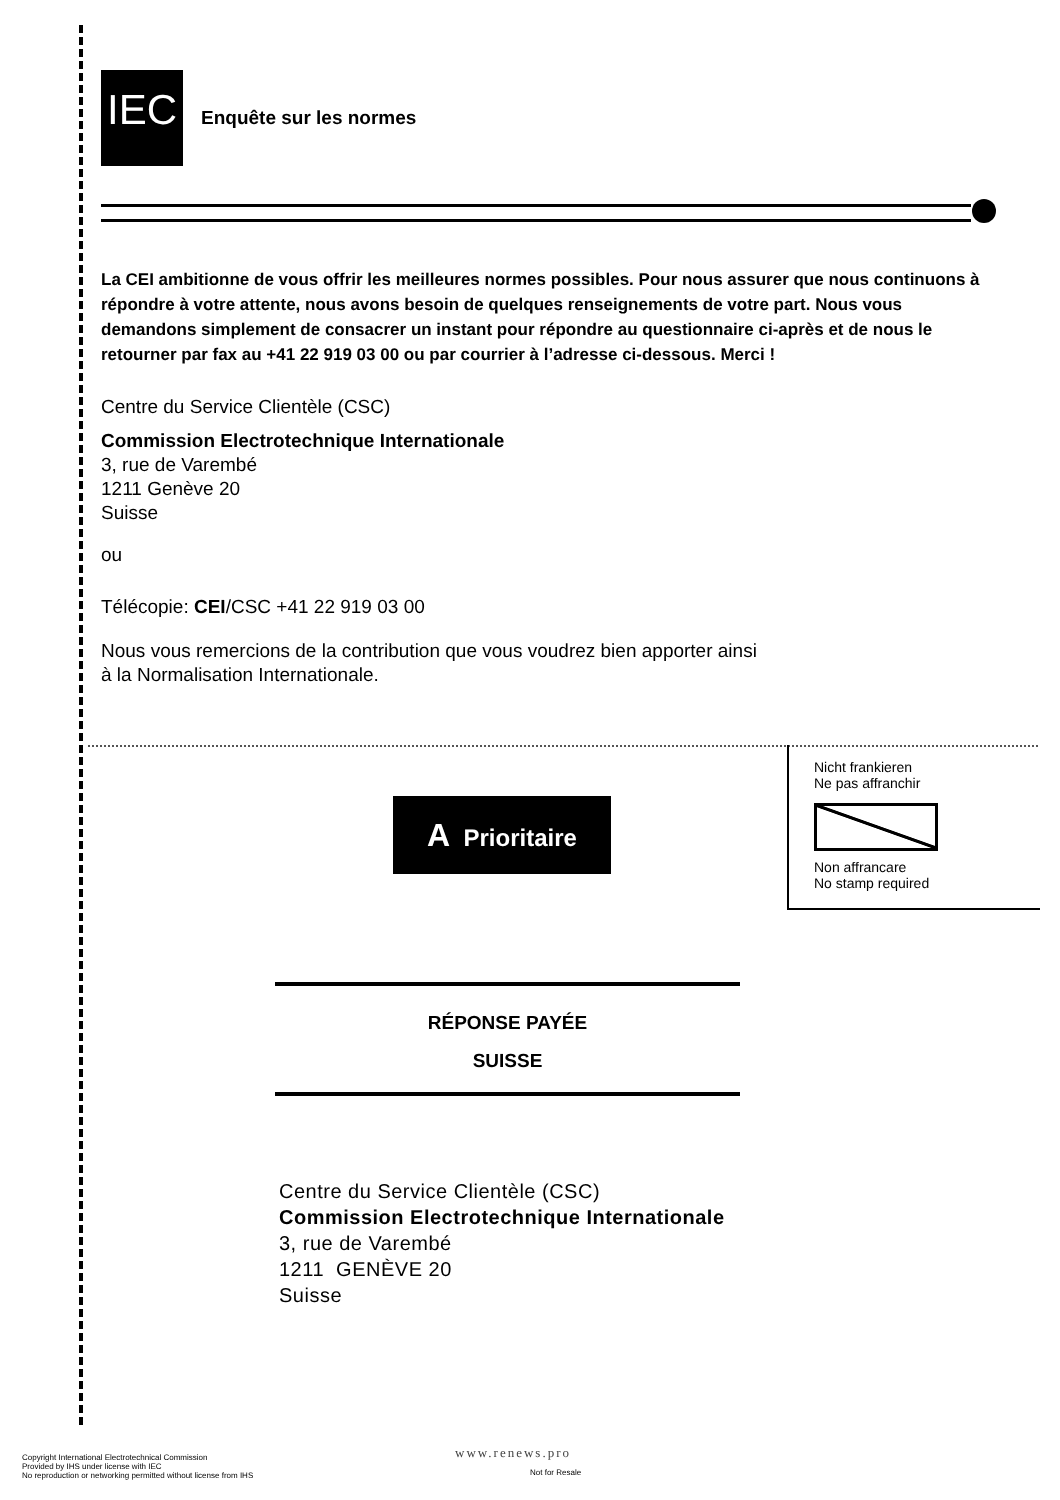IEC Enquête sur les normes
La CEI ambitionne de vous offrir les meilleures normes possibles. Pour nous assurer que nous continuons à répondre à votre attente, nous avons besoin de quelques renseignements de votre part. Nous vous demandons simplement de consacrer un instant pour répondre au questionnaire ci-après et de nous le retourner par fax au +41 22 919 03 00 ou par courrier à l’adresse ci-dessous. Merci !
Centre du Service Clientèle (CSC)
Commission Electrotechnique Internationale
3, rue de Varembé
1211 Genève 20
Suisse
ou
Télécopie: CEI/CSC +41 22 919 03 00
Nous vous remercions de la contribution que vous voudrez bien apporter ainsi
à la Normalisation Internationale.
Nicht frankieren
Ne pas affranchir
Non affrancare
No stamp required
A Prioritaire
RÉPONSE PAYÉE
SUISSE
Centre du Service Clientèle (CSC)
Commission Electrotechnique Internationale
3, rue de Varembé
1211 GENÈVE 20
Suisse
Copyright International Electrotechnical Commission
Provided by IHS under license with IEC
No reproduction or networking permitted without license from IHS
www.renews.pro
Not for Resale